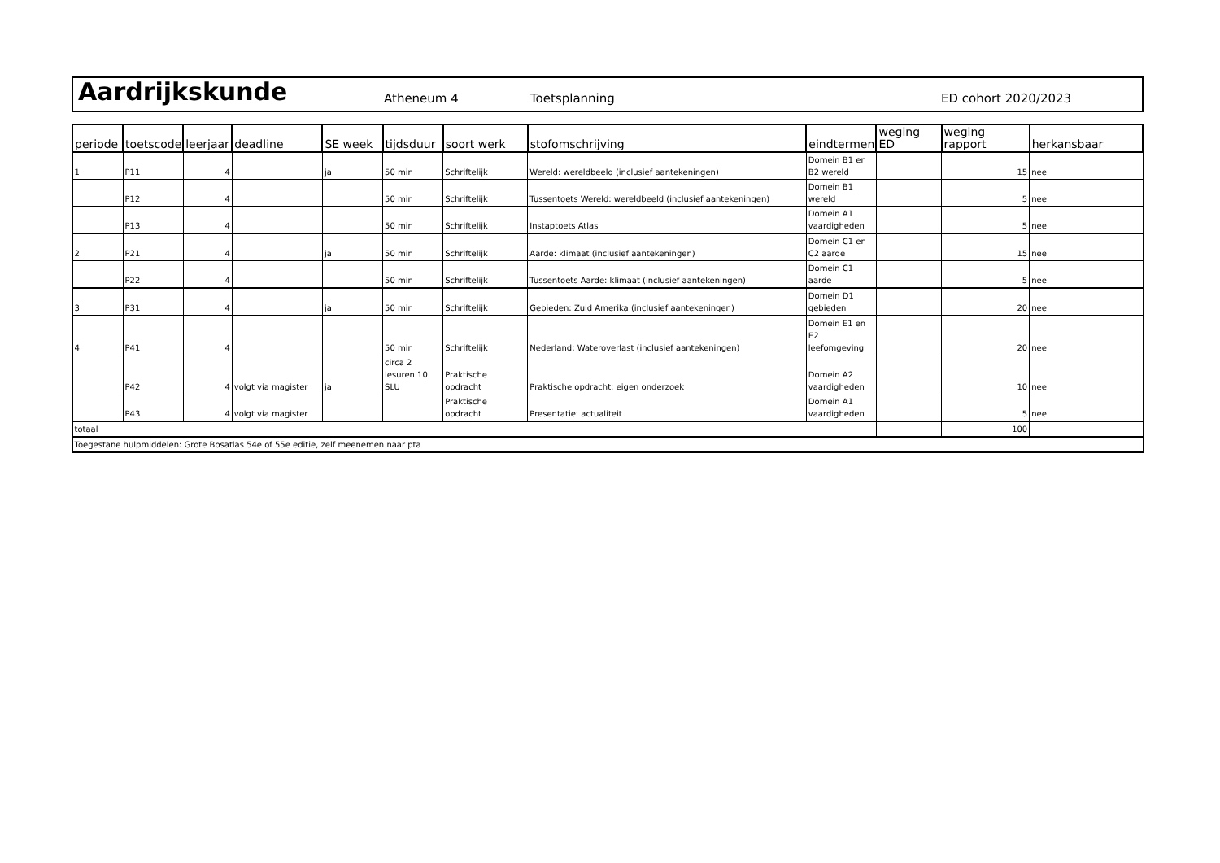Aardrijkskunde
Atheneum 4 Toetsplanning ED cohort 2020/2023
| periode | toetscode | leerjaar | deadline | SE week | tijdsduur | soort werk | stofomschrijving | eindtermen | weging ED | weging rapport | herkansbaar |
| --- | --- | --- | --- | --- | --- | --- | --- | --- | --- | --- | --- |
| 1 | P11 | 4 | | ja | 50 min | Schriftelijk | Wereld: wereldbeeld (inclusief aantekeningen) | Domein B1 en B2 wereld | | 15 | nee |
| | P12 | 4 | | | 50 min | Schriftelijk | Tussentoets Wereld: wereldbeeld (inclusief aantekeningen) | Domein B1 wereld | | 5 | nee |
| | P13 | 4 | | | 50 min | Schriftelijk | Instaptoets Atlas | Domein A1 vaardigheden | | 5 | nee |
| 2 | P21 | 4 | | ja | 50 min | Schriftelijk | Aarde: klimaat (inclusief aantekeningen) | Domein C1 en C2 aarde | | 15 | nee |
| | P22 | 4 | | | 50 min | Schriftelijk | Tussentoets Aarde: klimaat (inclusief aantekeningen) | Domein C1 aarde | | 5 | nee |
| 3 | P31 | 4 | | ja | 50 min | Schriftelijk | Gebieden: Zuid Amerika (inclusief aantekeningen) | Domein D1 gebieden | | 20 | nee |
| 4 | P41 | 4 | | | 50 min | Schriftelijk | Nederland: Wateroverlast (inclusief aantekeningen) | Domein E1 en E2 leefomgeving | | 20 | nee |
| | P42 | 4 | volgt via magister | ja | circa 2 lesuren 10 SLU | Praktische opdracht | Praktische opdracht: eigen onderzoek | Domein A2 vaardigheden | | 10 | nee |
| | P43 | 4 | volgt via magister | | | Praktische opdracht | Presentatie: actualiteit | Domein A1 vaardigheden | | 5 | nee |
| totaal | | | | | | | | | | 100 | |
| Toegestane hulpmiddelen: Grote Bosatlas 54e of 55e editie, zelf meenemen naar pta | | | | | | | | | | | |